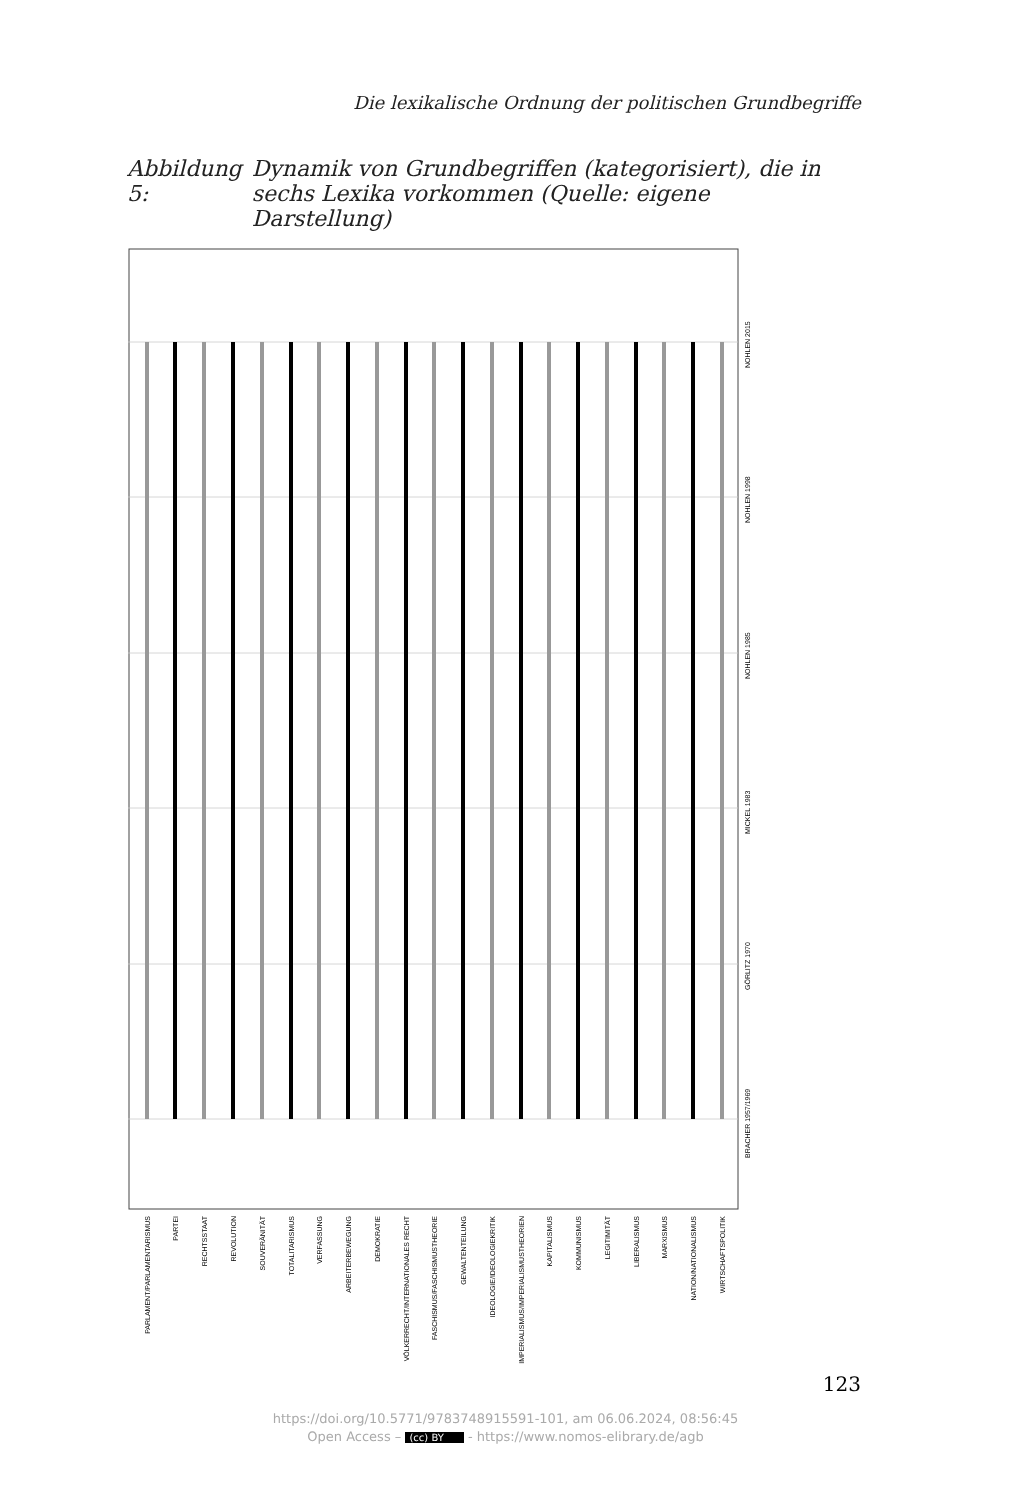Die lexikalische Ordnung der politischen Grundbegriffe
Abbildung 5: Dynamik von Grundbegriffen (kategorisiert), die in sechs Lexika vorkommen (Quelle: eigene Darstellung)
NOHLEN 2015
NOHLEN 1998
NOHLEN 1985
MICKEL 1983
GÖRLITZ 1970
BRACHER 1957/1969
PARLAMENT/PARLAMENTARISMUS
PARTEI
RECHTSSTAAT
REVOLUTION
SOUVERÄNITÄT
TOTALITARISMUS
VERFASSUNG
ARBEITERBEWEGUNG
DEMOKRATIE
VÖLKERRECHT/INTERNATIONALES RECHT
FASCHISMUS/FASCHISMUSTHEORIE
GEWALTENTEILUNG
IDEOLOGIE/IDEOLOGIEKRITIK
IMPERIALISMUS/IMPERIALISMUSTHEORIEN
KAPITALISMUS
KOMMUNISMUS
LEGITIMITÄT
LIBERALISMUS
MARXISMUS
NATION/NATIONALISMUS
WIRTSCHAFTSPOLITIK
123
https://doi.org/10.5771/9783748915591-101, am 06.06.2024, 08:56:45
Open Access – (cc) BY - https://www.nomos-elibrary.de/agb